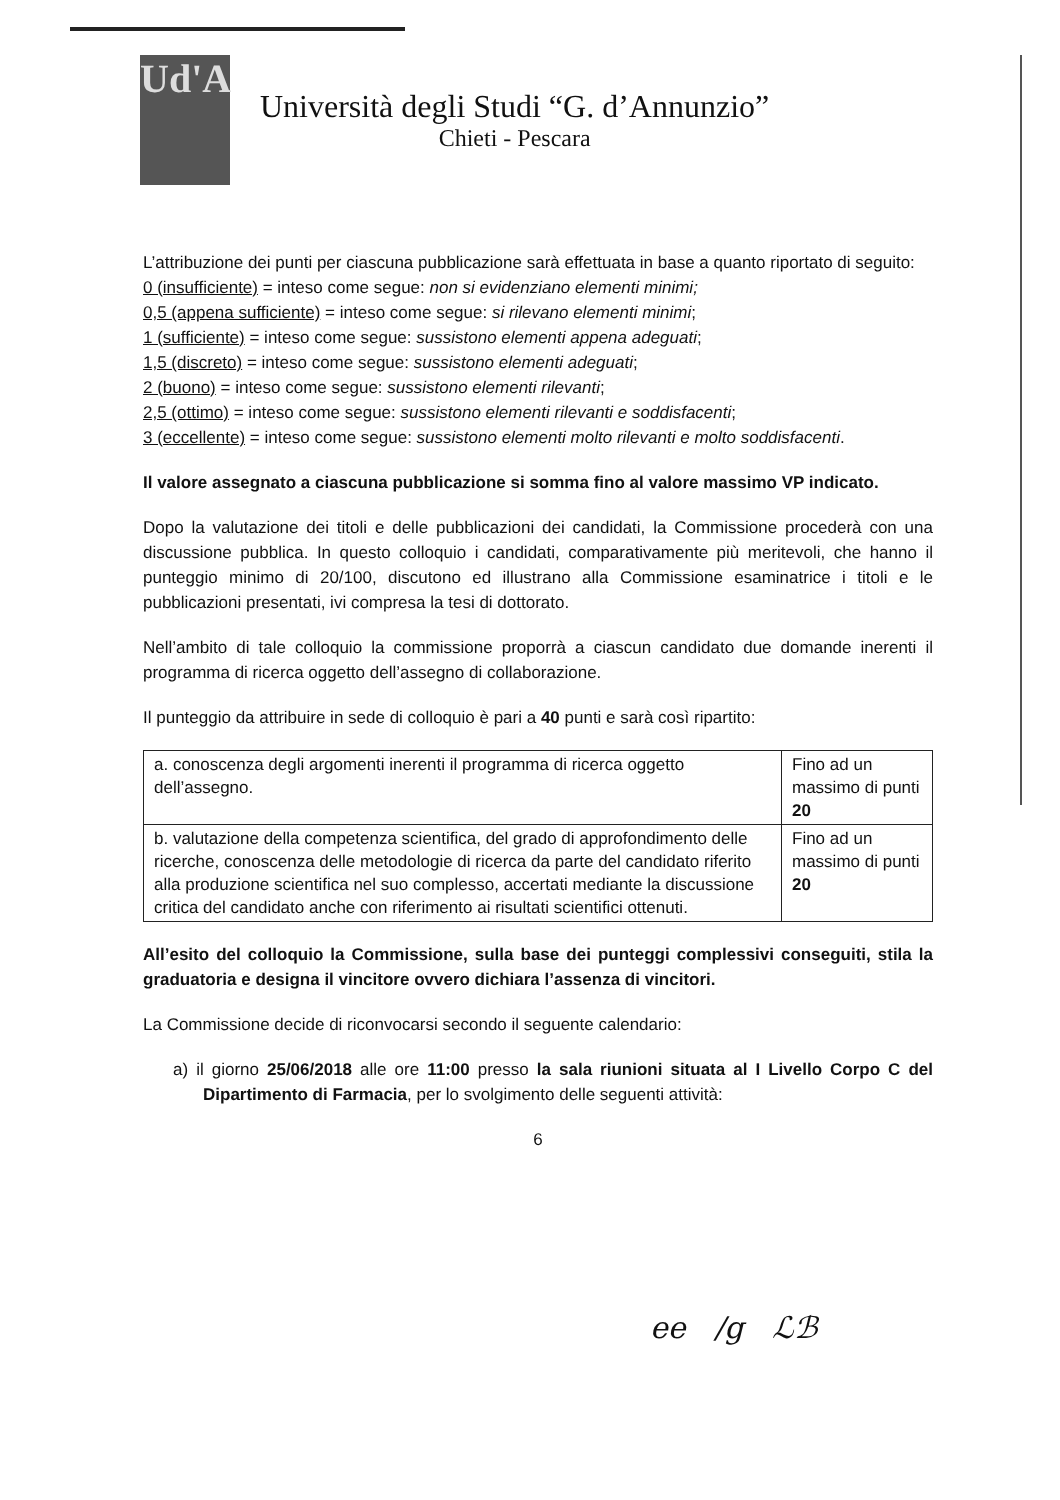Ud'A
Università degli Studi “G. d’Annunzio”
Chieti - Pescara
L’attribuzione dei punti per ciascuna pubblicazione sarà effettuata in base a quanto riportato di seguito:
0 (insufficiente) = inteso come segue: non si evidenziano elementi minimi;
0,5 (appena sufficiente) = inteso come segue: si rilevano elementi minimi;
1 (sufficiente) = inteso come segue: sussistono elementi appena adeguati;
1,5 (discreto) = inteso come segue: sussistono elementi adeguati;
2 (buono) = inteso come segue: sussistono elementi rilevanti;
2,5 (ottimo) = inteso come segue: sussistono elementi rilevanti e soddisfacenti;
3 (eccellente) = inteso come segue: sussistono elementi molto rilevanti e molto soddisfacenti.
Il valore assegnato a ciascuna pubblicazione si somma fino al valore massimo VP indicato.
Dopo la valutazione dei titoli e delle pubblicazioni dei candidati, la Commissione procederà con una discussione pubblica. In questo colloquio i candidati, comparativamente più meritevoli, che hanno il punteggio minimo di 20/100, discutono ed illustrano alla Commissione esaminatrice i titoli e le pubblicazioni presentati, ivi compresa la tesi di dottorato.
Nell’ambito di tale colloquio la commissione proporrà a ciascun candidato due domande inerenti il programma di ricerca oggetto dell’assegno di collaborazione.
Il punteggio da attribuire in sede di colloquio è pari a 40 punti e sarà così ripartito:
| a. conoscenza degli argomenti inerenti il programma di ricerca oggetto dell’assegno. | Fino ad un massimo di punti 20 |
| b. valutazione della competenza scientifica, del grado di approfondimento delle ricerche, conoscenza delle metodologie di ricerca da parte del candidato riferito alla produzione scientifica nel suo complesso, accertati mediante la discussione critica del candidato anche con riferimento ai risultati scientifici ottenuti. | Fino ad un massimo di punti 20 |
All’esito del colloquio la Commissione, sulla base dei punteggi complessivi conseguiti, stila la graduatoria e designa il vincitore ovvero dichiara l’assenza di vincitori.
La Commissione decide di riconvocarsi secondo il seguente calendario:
a) il giorno 25/06/2018 alle ore 11:00 presso la sala riunioni situata al I Livello Corpo C del Dipartimento di Farmacia, per lo svolgimento delle seguenti attività:
6
ee /g ℒℬ